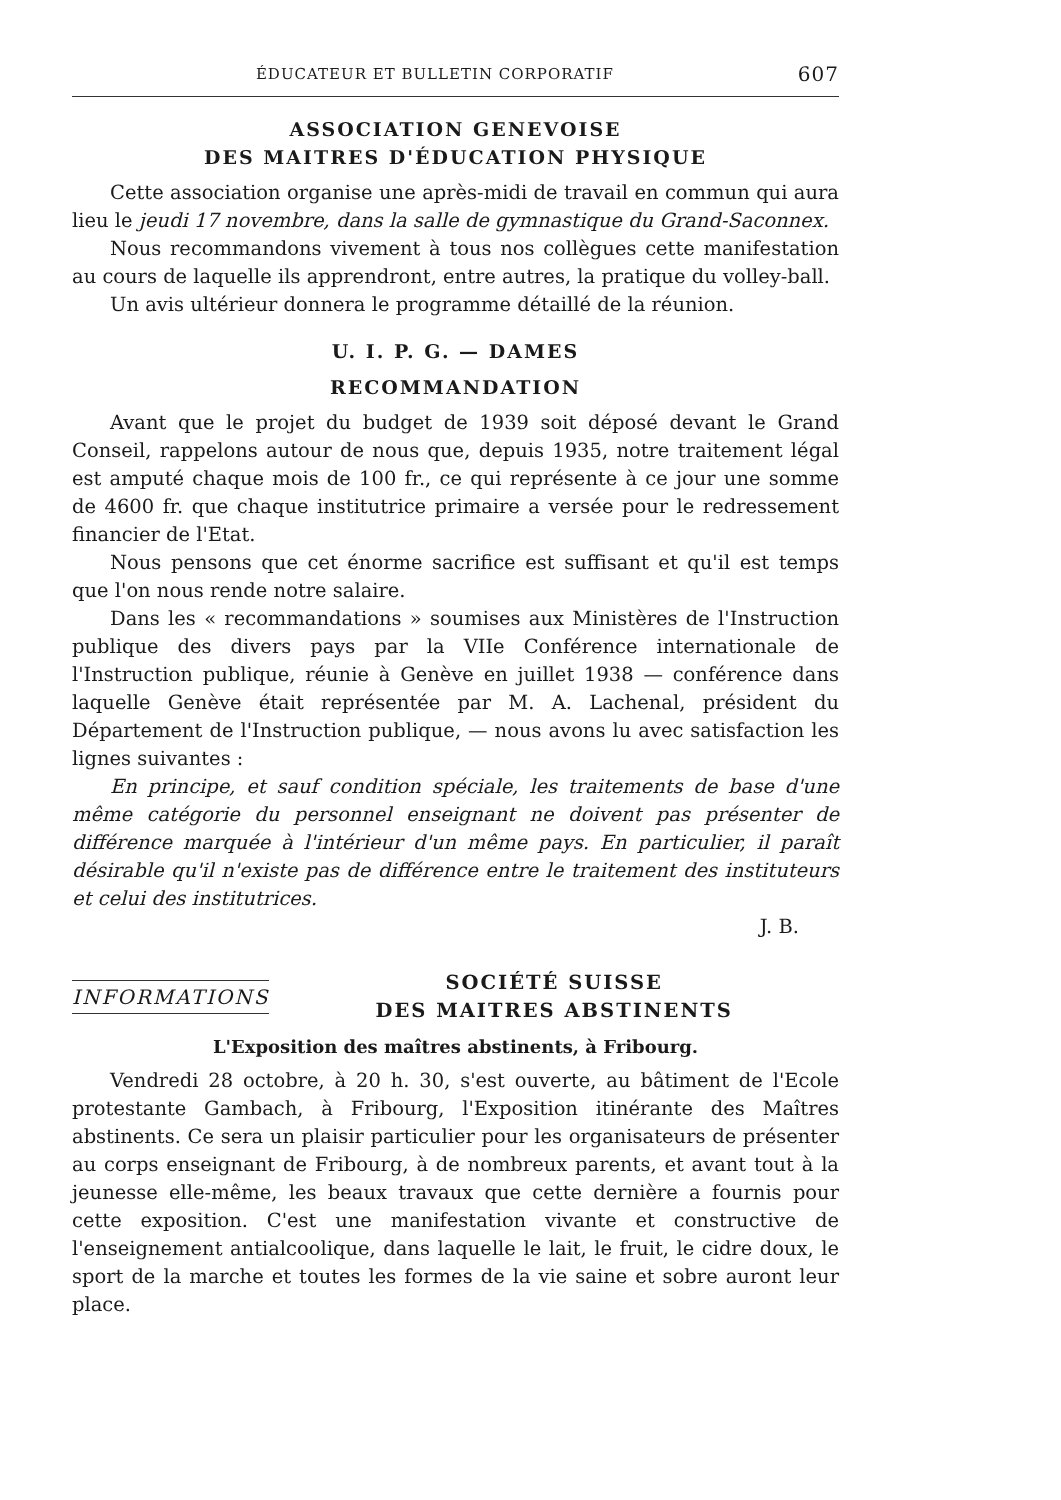ÉDUCATEUR ET BULLETIN CORPORATIF 607
ASSOCIATION GENEVOISE
DES MAITRES D'ÉDUCATION PHYSIQUE
Cette association organise une après-midi de travail en commun qui aura lieu le jeudi 17 novembre, dans la salle de gymnastique du Grand-Saconnex.
Nous recommandons vivement à tous nos collègues cette manifestation au cours de laquelle ils apprendront, entre autres, la pratique du volley-ball.
Un avis ultérieur donnera le programme détaillé de la réunion.
U. I. P. G. — DAMES
RECOMMANDATION
Avant que le projet du budget de 1939 soit déposé devant le Grand Conseil, rappelons autour de nous que, depuis 1935, notre traitement légal est amputé chaque mois de 100 fr., ce qui représente à ce jour une somme de 4600 fr. que chaque institutrice primaire a versée pour le redressement financier de l'Etat.
Nous pensons que cet énorme sacrifice est suffisant et qu'il est temps que l'on nous rende notre salaire.
Dans les « recommandations » soumises aux Ministères de l'Instruction publique des divers pays par la VIIe Conférence internationale de l'Instruction publique, réunie à Genève en juillet 1938 — conférence dans laquelle Genève était représentée par M. A. Lachenal, président du Département de l'Instruction publique, — nous avons lu avec satisfaction les lignes suivantes :
En principe, et sauf condition spéciale, les traitements de base d'une même catégorie du personnel enseignant ne doivent pas présenter de différence marquée à l'intérieur d'un même pays. En particulier, il paraît désirable qu'il n'existe pas de différence entre le traitement des instituteurs et celui des institutrices.
J. B.
INFORMATIONS SOCIÉTÉ SUISSE
DES MAITRES ABSTINENTS
L'Exposition des maîtres abstinents, à Fribourg.
Vendredi 28 octobre, à 20 h. 30, s'est ouverte, au bâtiment de l'Ecole protestante Gambach, à Fribourg, l'Exposition itinérante des Maîtres abstinents. Ce sera un plaisir particulier pour les organisateurs de présenter au corps enseignant de Fribourg, à de nombreux parents, et avant tout à la jeunesse elle-même, les beaux travaux que cette dernière a fournis pour cette exposition. C'est une manifestation vivante et constructive de l'enseignement antialcoolique, dans laquelle le lait, le fruit, le cidre doux, le sport de la marche et toutes les formes de la vie saine et sobre auront leur place.